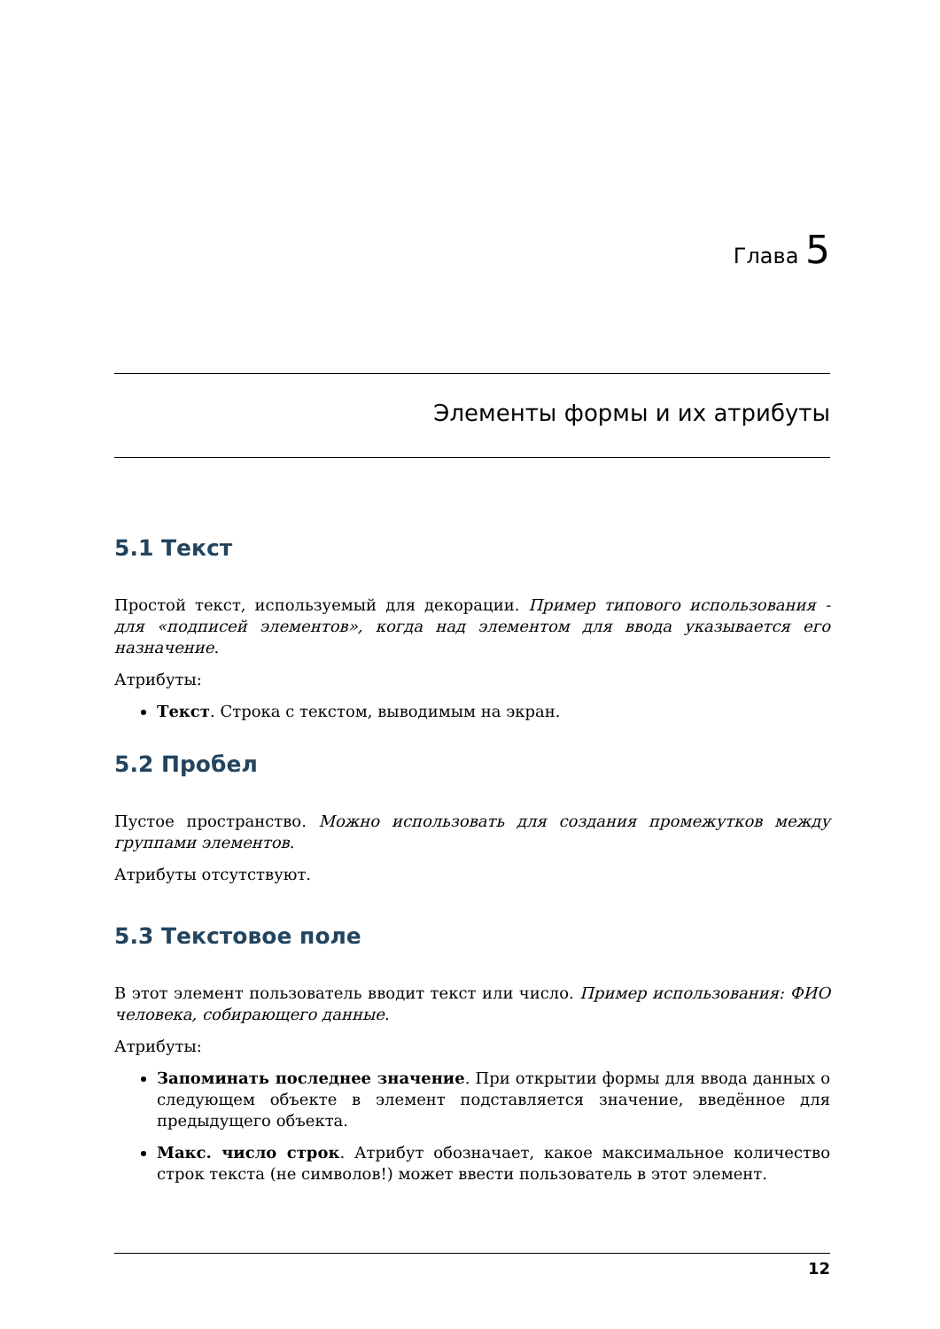Глава 5
Элементы формы и их атрибуты
5.1 Текст
Простой текст, используемый для декорации. Пример типового использования - для «подписей элементов», когда над элементом для ввода указывается его назначение.
Атрибуты:
Текст. Строка с текстом, выводимым на экран.
5.2 Пробел
Пустое пространство. Можно использовать для создания промежутков между группами элементов.
Атрибуты отсутствуют.
5.3 Текстовое поле
В этот элемент пользователь вводит текст или число. Пример использования: ФИО человека, собирающего данные.
Атрибуты:
Запоминать последнее значение. При открытии формы для ввода данных о следующем объекте в элемент подставляется значение, введённое для предыдущего объекта.
Макс. число строк. Атрибут обозначает, какое максимальное количество строк текста (не символов!) может ввести пользователь в этот элемент.
12